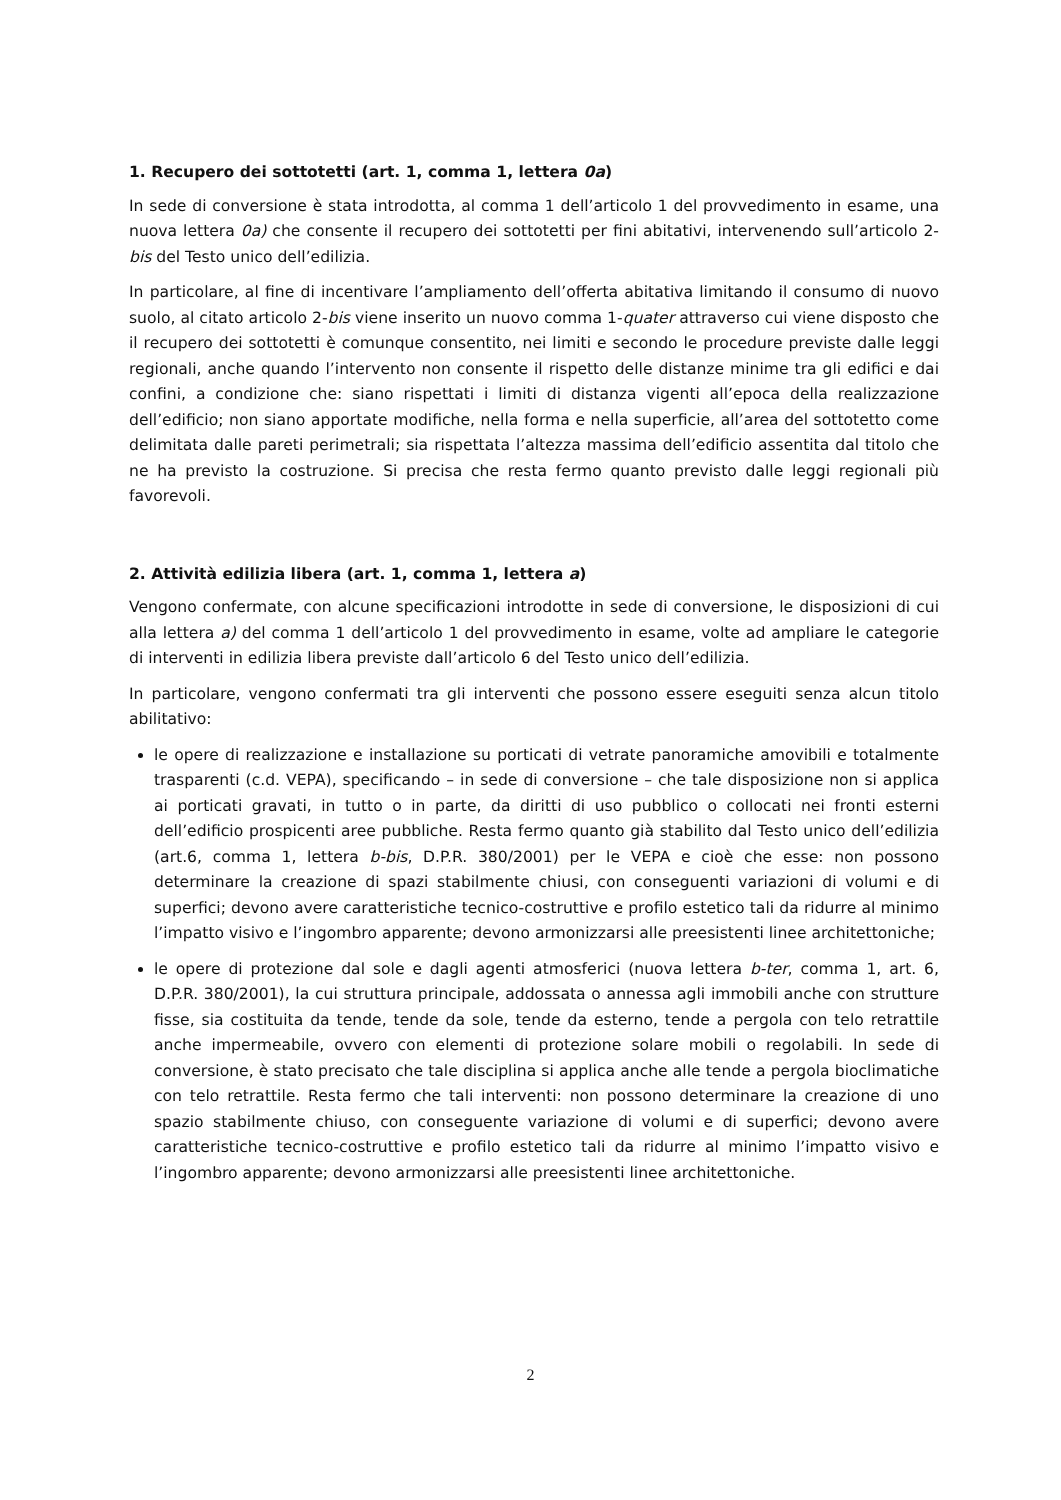1. Recupero dei sottotetti (art. 1, comma 1, lettera 0a)
In sede di conversione è stata introdotta, al comma 1 dell’articolo 1 del provvedimento in esame, una nuova lettera 0a) che consente il recupero dei sottotetti per fini abitativi, intervenendo sull’articolo 2-bis del Testo unico dell’edilizia.
In particolare, al fine di incentivare l’ampliamento dell’offerta abitativa limitando il consumo di nuovo suolo, al citato articolo 2-bis viene inserito un nuovo comma 1-quater attraverso cui viene disposto che il recupero dei sottotetti è comunque consentito, nei limiti e secondo le procedure previste dalle leggi regionali, anche quando l’intervento non consente il rispetto delle distanze minime tra gli edifici e dai confini, a condizione che: siano rispettati i limiti di distanza vigenti all’epoca della realizzazione dell’edificio; non siano apportate modifiche, nella forma e nella superficie, all’area del sottotetto come delimitata dalle pareti perimetrali; sia rispettata l’altezza massima dell’edificio assentita dal titolo che ne ha previsto la costruzione. Si precisa che resta fermo quanto previsto dalle leggi regionali più favorevoli.
2. Attività edilizia libera (art. 1, comma 1, lettera a)
Vengono confermate, con alcune specificazioni introdotte in sede di conversione, le disposizioni di cui alla lettera a) del comma 1 dell’articolo 1 del provvedimento in esame, volte ad ampliare le categorie di interventi in edilizia libera previste dall’articolo 6 del Testo unico dell’edilizia.
In particolare, vengono confermati tra gli interventi che possono essere eseguiti senza alcun titolo abilitativo:
le opere di realizzazione e installazione su porticati di vetrate panoramiche amovibili e totalmente trasparenti (c.d. VEPA), specificando – in sede di conversione – che tale disposizione non si applica ai porticati gravati, in tutto o in parte, da diritti di uso pubblico o collocati nei fronti esterni dell’edificio prospicenti aree pubbliche. Resta fermo quanto già stabilito dal Testo unico dell’edilizia (art.6, comma 1, lettera b-bis, D.P.R. 380/2001) per le VEPA e cioè che esse: non possono determinare la creazione di spazi stabilmente chiusi, con conseguenti variazioni di volumi e di superfici; devono avere caratteristiche tecnico-costruttive e profilo estetico tali da ridurre al minimo l’impatto visivo e l’ingombro apparente; devono armonizzarsi alle preesistenti linee architettoniche;
le opere di protezione dal sole e dagli agenti atmosferici (nuova lettera b-ter, comma 1, art. 6, D.P.R. 380/2001), la cui struttura principale, addossata o annessa agli immobili anche con strutture fisse, sia costituita da tende, tende da sole, tende da esterno, tende a pergola con telo retrattile anche impermeabile, ovvero con elementi di protezione solare mobili o regolabili. In sede di conversione, è stato precisato che tale disciplina si applica anche alle tende a pergola bioclimatiche con telo retrattile. Resta fermo che tali interventi: non possono determinare la creazione di uno spazio stabilmente chiuso, con conseguente variazione di volumi e di superfici; devono avere caratteristiche tecnico-costruttive e profilo estetico tali da ridurre al minimo l’impatto visivo e l’ingombro apparente; devono armonizzarsi alle preesistenti linee architettoniche.
2